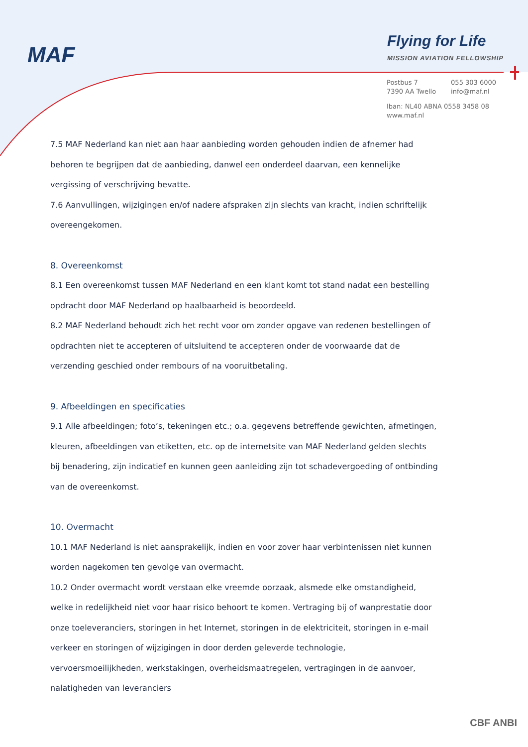MAF
Flying for Life
MISSION AVIATION FELLOWSHIP
| Postbus 7 7390 AA Twello | 055 303 6000 info@maf.nl |
Iban: NL40 ABNA 0558 3458 08
www.maf.nl
7.5 MAF Nederland kan niet aan haar aanbieding worden gehouden indien de afnemer had behoren te begrijpen dat de aanbieding, danwel een onderdeel daarvan, een kennelijke vergissing of verschrijving bevatte.
7.6 Aanvullingen, wijzigingen en/of nadere afspraken zijn slechts van kracht, indien schriftelijk overeengekomen.
8. Overeenkomst
8.1 Een overeenkomst tussen MAF Nederland en een klant komt tot stand nadat een bestelling opdracht door MAF Nederland op haalbaarheid is beoordeeld.
8.2 MAF Nederland behoudt zich het recht voor om zonder opgave van redenen bestellingen of opdrachten niet te accepteren of uitsluitend te accepteren onder de voorwaarde dat de verzending geschied onder rembours of na vooruitbetaling.
9. Afbeeldingen en specificaties
9.1 Alle afbeeldingen; foto’s, tekeningen etc.; o.a. gegevens betreffende gewichten, afmetingen, kleuren, afbeeldingen van etiketten, etc. op de internetsite van MAF Nederland gelden slechts bij benadering, zijn indicatief en kunnen geen aanleiding zijn tot schadevergoeding of ontbinding van de overeenkomst.
10. Overmacht
10.1 MAF Nederland is niet aansprakelijk, indien en voor zover haar verbintenissen niet kunnen worden nagekomen ten gevolge van overmacht.
10.2 Onder overmacht wordt verstaan elke vreemde oorzaak, alsmede elke omstandigheid, welke in redelijkheid niet voor haar risico behoort te komen. Vertraging bij of wanprestatie door onze toeleveranciers, storingen in het Internet, storingen in de elektriciteit, storingen in e-mail verkeer en storingen of wijzigingen in door derden geleverde technologie, vervoersmoeilijkheden, werkstakingen, overheidsmaatregelen, vertragingen in de aanvoer, nalatigheden van leveranciers
CBF ANBI